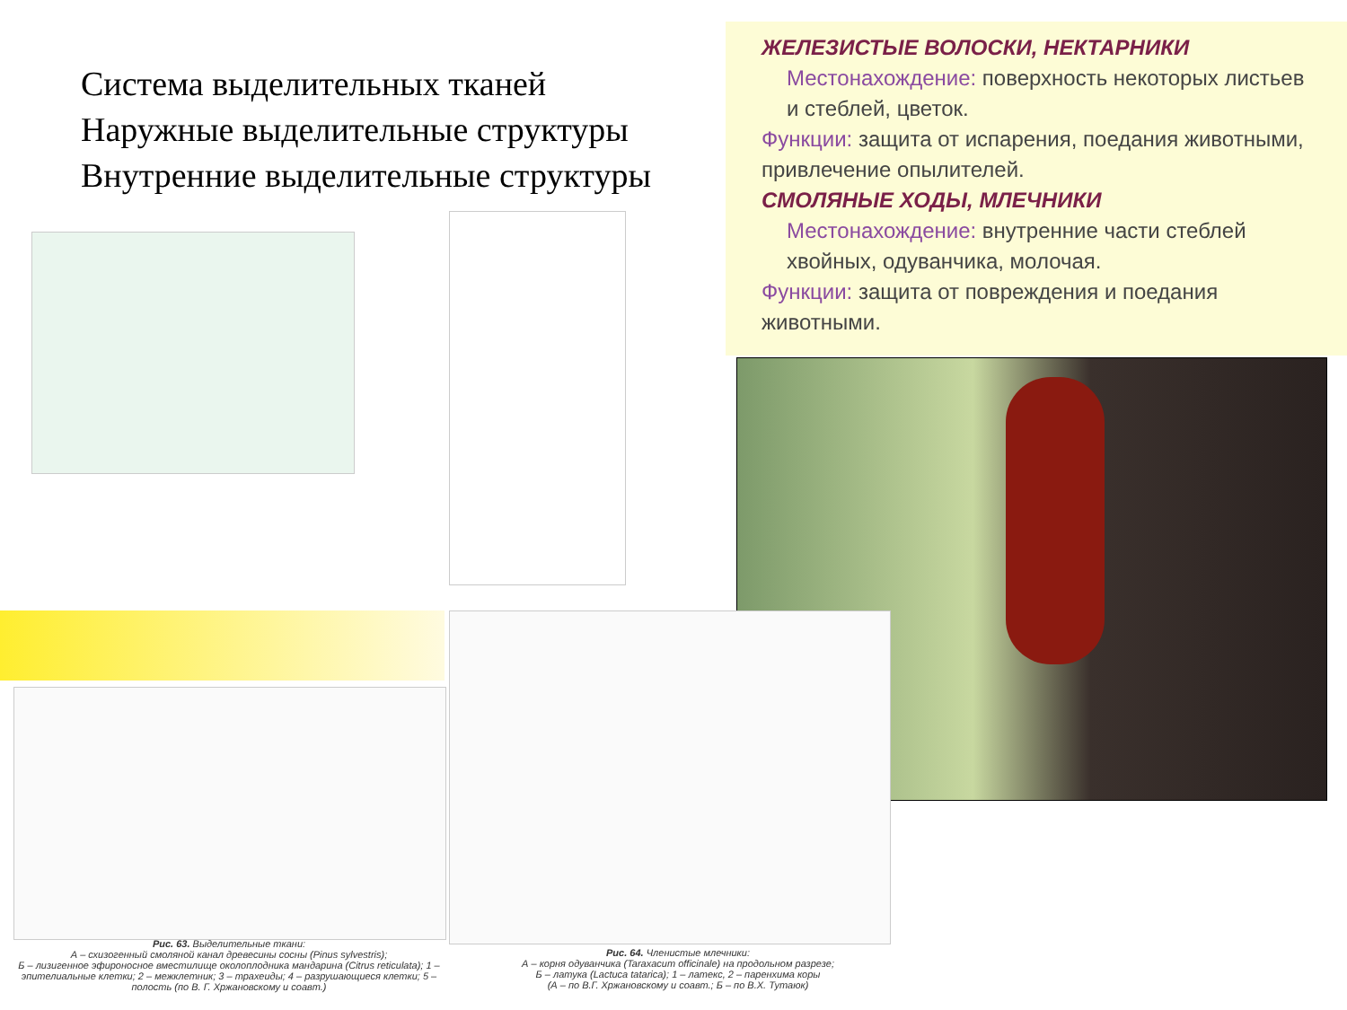Система выделительных тканей
Наружные выделительные структуры
Внутренние выделительные структуры
ЖЕЛЕЗИСТЫЕ ВОЛОСКИ, НЕКТАРНИКИ
Местонахождение: поверхность некоторых листьев и стеблей, цветок.
Функции: защита от испарения, поедания животными, привлечение опылителей.
СМОЛЯНЫЕ ХОДЫ, МЛЕЧНИКИ
Местонахождение: внутренние части стеблей хвойных, одуванчика, молочая.
Функции: защита от повреждения и поедания животными.
Рис. 63. Выделительные ткани:
А – схизогенный смоляной канал древесины сосны (Pinus sylvestris);
Б – лизигенное эфироносное вместилище околоплодника мандарина (Citrus reticulata); 1 – эпителиальные клетки; 2 – межклетник; 3 – трахеиды; 4 – разрушающиеся клетки; 5 – полость (по В. Г. Хржановскому и соавт.)
Рис. 64. Членистые млечники:
А – корня одуванчика (Taraxacum officinale) на продольном разрезе;
Б – латука (Lactuca tatarica); 1 – латекс, 2 – паренхима коры
(А – по В.Г. Хржановскому и соавт.; Б – по В.Х. Тутаюк)